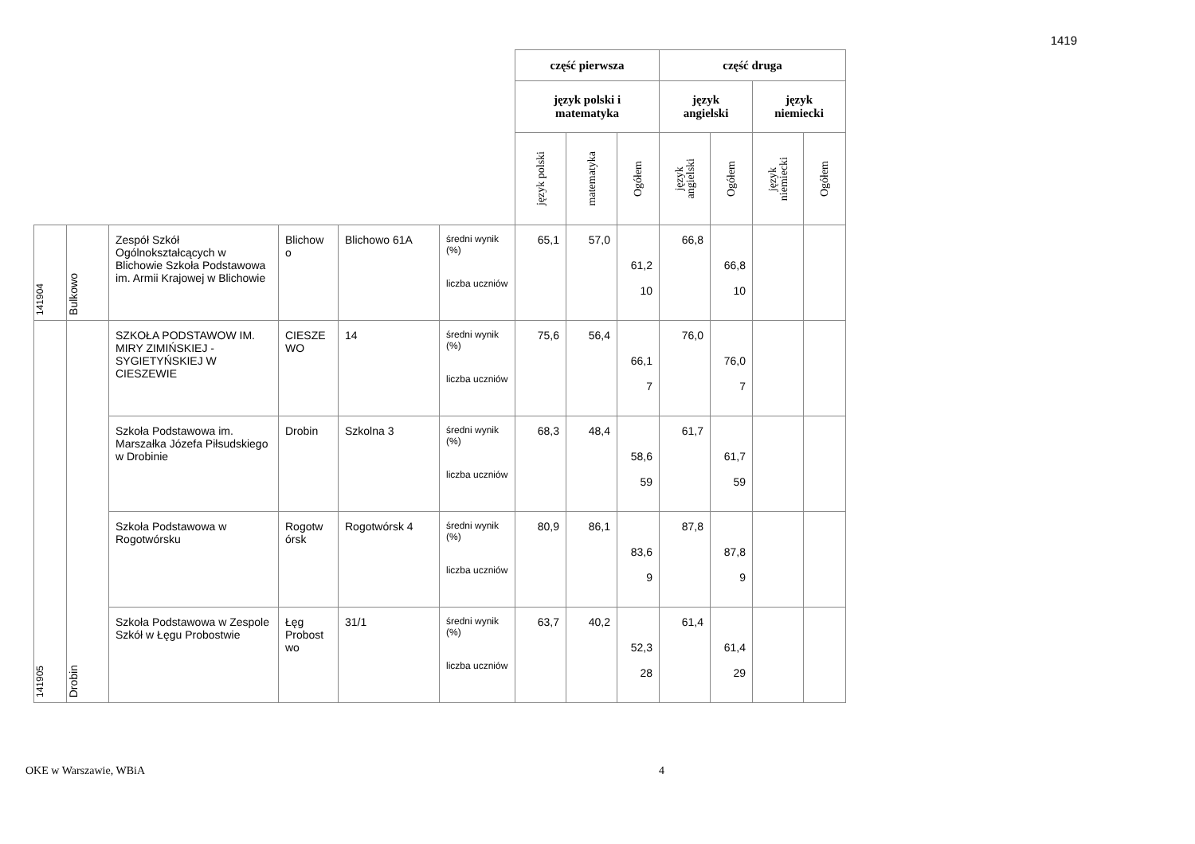1419
| | | | | | | część pierwsza | | | część druga | | | |
| | | | | | | język polski i matematyka | | | język angielski | | język niemiecki | |
| | | | | | | język polski | matematyka | Ogółem | język angielski | Ogółem | język niemiecki | Ogółem |
| 141904 | Bulkowo | Zespół Szkół Ogólnokształcących w Blichowie Szkoła Podstawowa im. Armii Krajowej w Blichowie | Blichow o | Blichowo 61A | średni wynik (%) liczba uczniów | 65,1 | 57,0 | 61,2 10 | 66,8 | 66,8 10 | | |
| 141905 | Drobin | SZKOŁA PODSTAWOW IM. MIRY ZIMIŃSKIEJ - SYGIETYŃSKIEJ W CIESZEWIE | CIESZE WO | 14 | średni wynik (%) liczba uczniów | 75,6 | 56,4 | 66,1 7 | 76,0 | 76,0 7 | | |
| | | Szkoła Podstawowa im. Marszałka Józefa Piłsudskiego w Drobinie | Drobin | Szkolna 3 | średni wynik (%) liczba uczniów | 68,3 | 48,4 | 58,6 59 | 61,7 | 61,7 59 | | |
| | | Szkoła Podstawowa w Rogotwórsku | Rogotw órsk | Rogotwórsk 4 | średni wynik (%) liczba uczniów | 80,9 | 86,1 | 83,6 9 | 87,8 | 87,8 9 | | |
| | | Szkoła Podstawowa w Zespole Szkół w Łęgu Probostwie | Łęg Probost wo | 31/1 | średni wynik (%) liczba uczniów | 63,7 | 40,2 | 52,3 28 | 61,4 | 61,4 29 | | |
OKE w Warszawie, WBiA 4